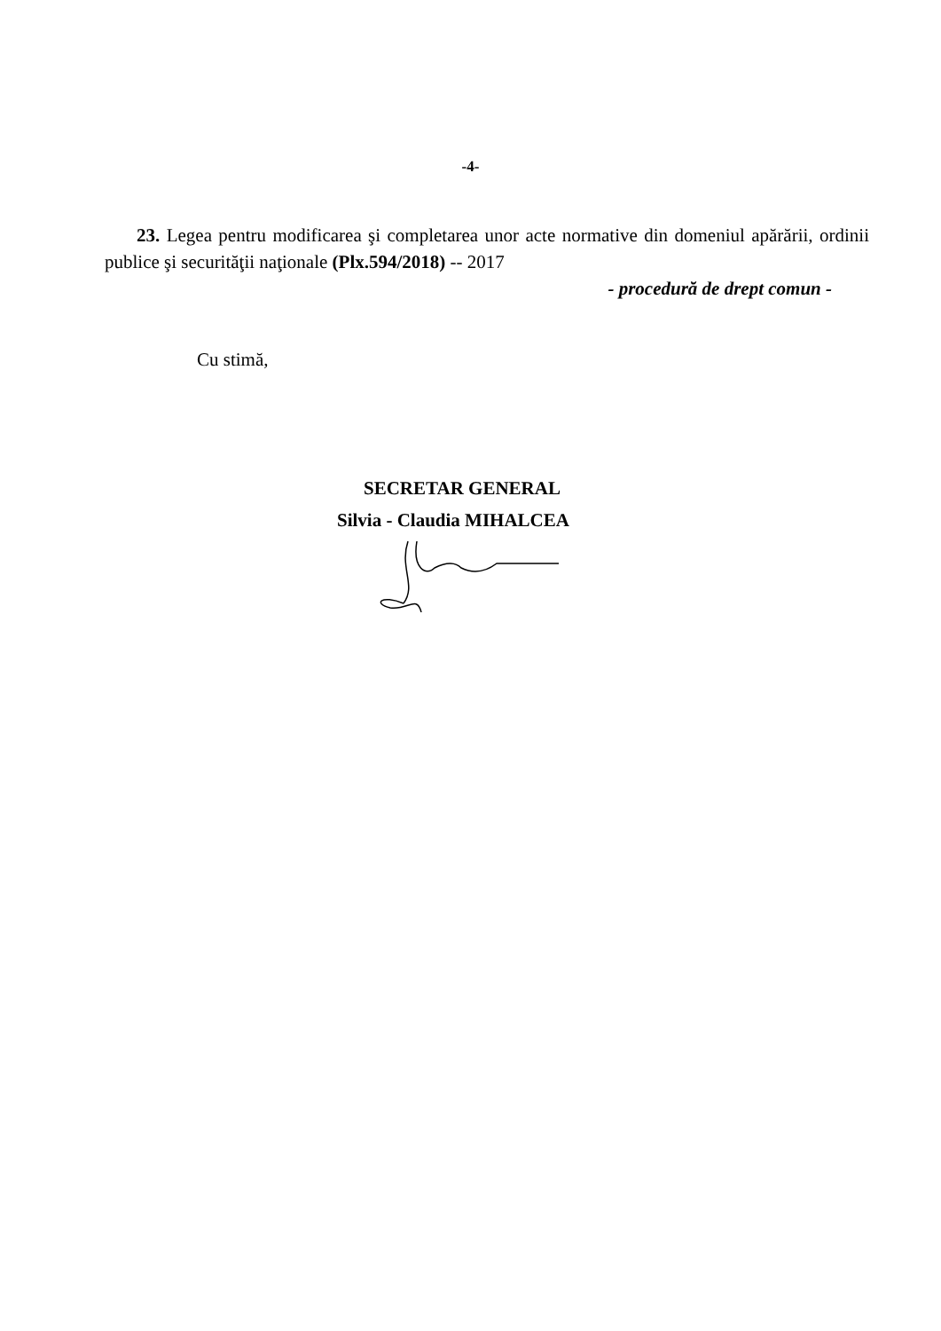-4-
23. Legea pentru modificarea şi completarea unor acte normative din domeniul apărării, ordinii publice şi securităţii naţionale (Plx.594/2018) -- 2017
- procedură de drept comun -
Cu stimă,
SECRETAR GENERAL
Silvia - Claudia MIHALCEA